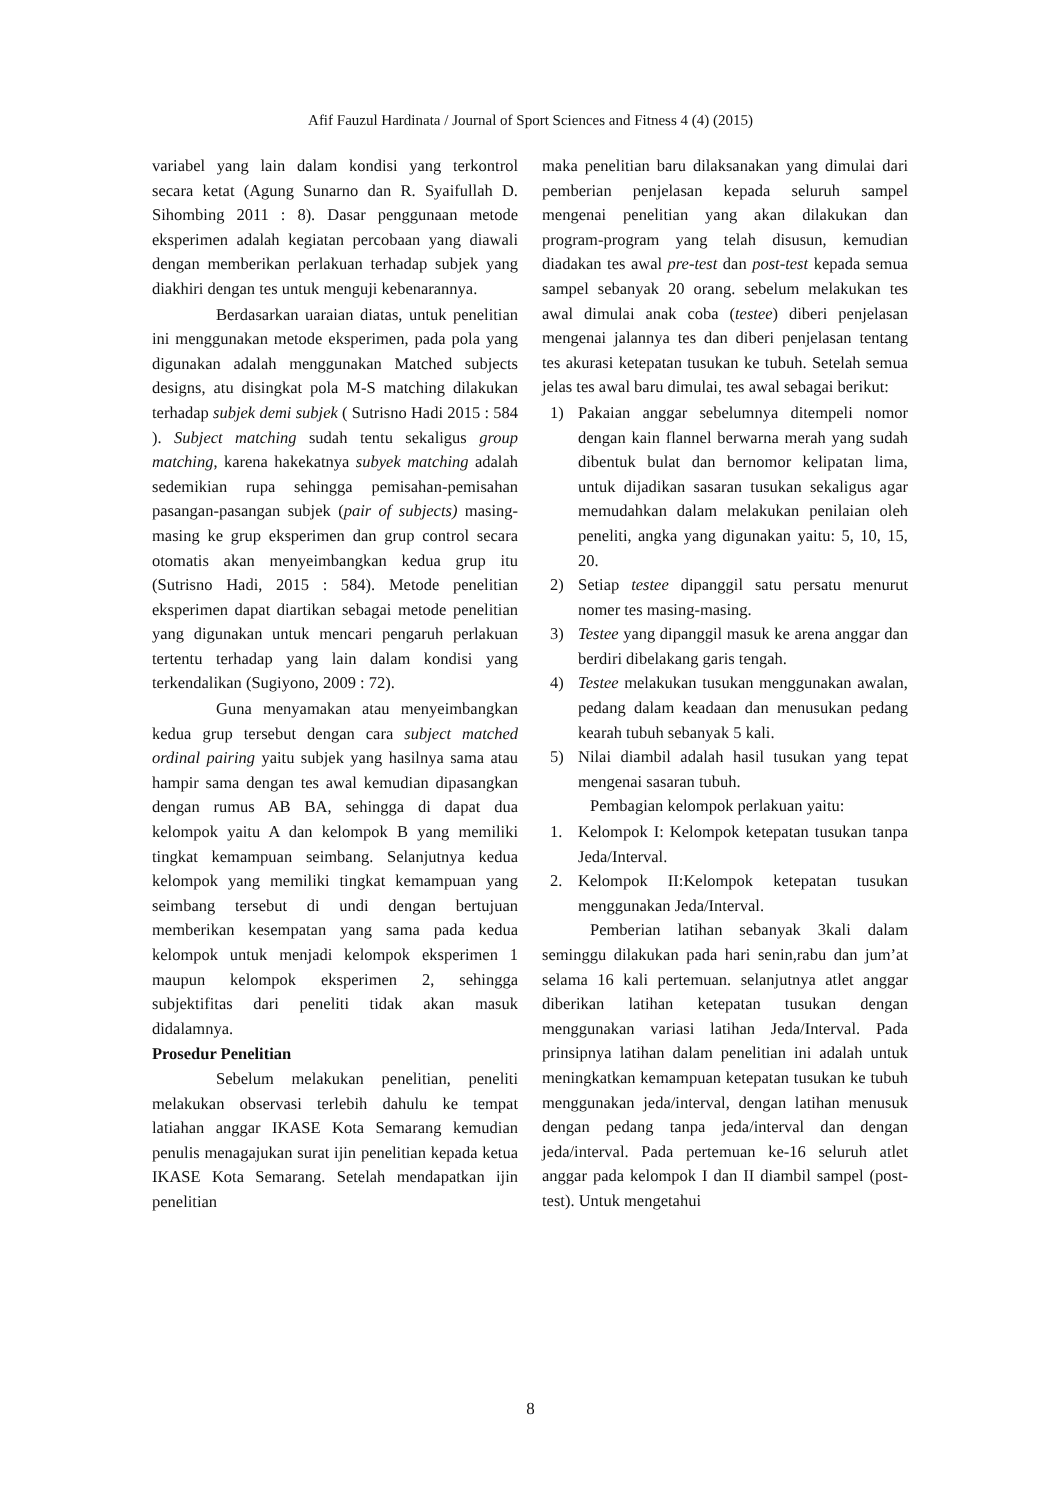Afif Fauzul Hardinata / Journal of Sport Sciences and Fitness 4 (4) (2015)
variabel yang lain dalam kondisi yang terkontrol secara ketat (Agung Sunarno dan R. Syaifullah D. Sihombing 2011 : 8). Dasar penggunaan metode eksperimen adalah kegiatan percobaan yang diawali dengan memberikan perlakuan terhadap subjek yang diakhiri dengan tes untuk menguji kebenarannya.
Berdasarkan uaraian diatas, untuk penelitian ini menggunakan metode eksperimen, pada pola yang digunakan adalah menggunakan Matched subjects designs, atu disingkat pola M-S matching dilakukan terhadap subjek demi subjek ( Sutrisno Hadi 2015 : 584 ). Subject matching sudah tentu sekaligus group matching, karena hakekatnya subyek matching adalah sedemikian rupa sehingga pemisahan-pemisahan pasangan-pasangan subjek (pair of subjects) masing-masing ke grup eksperimen dan grup control secara otomatis akan menyeimbangkan kedua grup itu (Sutrisno Hadi, 2015 : 584). Metode penelitian eksperimen dapat diartikan sebagai metode penelitian yang digunakan untuk mencari pengaruh perlakuan tertentu terhadap yang lain dalam kondisi yang terkendalikan (Sugiyono, 2009 : 72).
Guna menyamakan atau menyeimbangkan kedua grup tersebut dengan cara subject matched ordinal pairing yaitu subjek yang hasilnya sama atau hampir sama dengan tes awal kemudian dipasangkan dengan rumus AB BA, sehingga di dapat dua kelompok yaitu A dan kelompok B yang memiliki tingkat kemampuan seimbang. Selanjutnya kedua kelompok yang memiliki tingkat kemampuan yang seimbang tersebut di undi dengan bertujuan memberikan kesempatan yang sama pada kedua kelompok untuk menjadi kelompok eksperimen 1 maupun kelompok eksperimen 2, sehingga subjektifitas dari peneliti tidak akan masuk didalamnya.
Prosedur Penelitian
Sebelum melakukan penelitian, peneliti melakukan observasi terlebih dahulu ke tempat latiahan anggar IKASE Kota Semarang kemudian penulis menagajukan surat ijin penelitian kepada ketua IKASE Kota Semarang. Setelah mendapatkan ijin penelitian
maka penelitian baru dilaksanakan yang dimulai dari pemberian penjelasan kepada seluruh sampel mengenai penelitian yang akan dilakukan dan program-program yang telah disusun, kemudian diadakan tes awal pre-test dan post-test kepada semua sampel sebanyak 20 orang. sebelum melakukan tes awal dimulai anak coba (testee) diberi penjelasan mengenai jalannya tes dan diberi penjelasan tentang tes akurasi ketepatan tusukan ke tubuh. Setelah semua jelas tes awal baru dimulai, tes awal sebagai berikut:
1) Pakaian anggar sebelumnya ditempeli nomor dengan kain flannel berwarna merah yang sudah dibentuk bulat dan bernomor kelipatan lima, untuk dijadikan sasaran tusukan sekaligus agar memudahkan dalam melakukan penilaian oleh peneliti, angka yang digunakan yaitu: 5, 10, 15, 20.
2) Setiap testee dipanggil satu persatu menurut nomer tes masing-masing.
3) Testee yang dipanggil masuk ke arena anggar dan berdiri dibelakang garis tengah.
4) Testee melakukan tusukan menggunakan awalan, pedang dalam keadaan dan menusukan pedang kearah tubuh sebanyak 5 kali.
5) Nilai diambil adalah hasil tusukan yang tepat mengenai sasaran tubuh.
Pembagian kelompok perlakuan yaitu:
1. Kelompok I: Kelompok ketepatan tusukan tanpa Jeda/Interval.
2. Kelompok II:Kelompok ketepatan tusukan menggunakan Jeda/Interval.
Pemberian latihan sebanyak 3kali dalam seminggu dilakukan pada hari senin,rabu dan jum’at selama 16 kali pertemuan. selanjutnya atlet anggar diberikan latihan ketepatan tusukan dengan menggunakan variasi latihan Jeda/Interval. Pada prinsipnya latihan dalam penelitian ini adalah untuk meningkatkan kemampuan ketepatan tusukan ke tubuh menggunakan jeda/interval, dengan latihan menusuk dengan pedang tanpa jeda/interval dan dengan jeda/interval. Pada pertemuan ke-16 seluruh atlet anggar pada kelompok I dan II diambil sampel (post-test). Untuk mengetahui
8